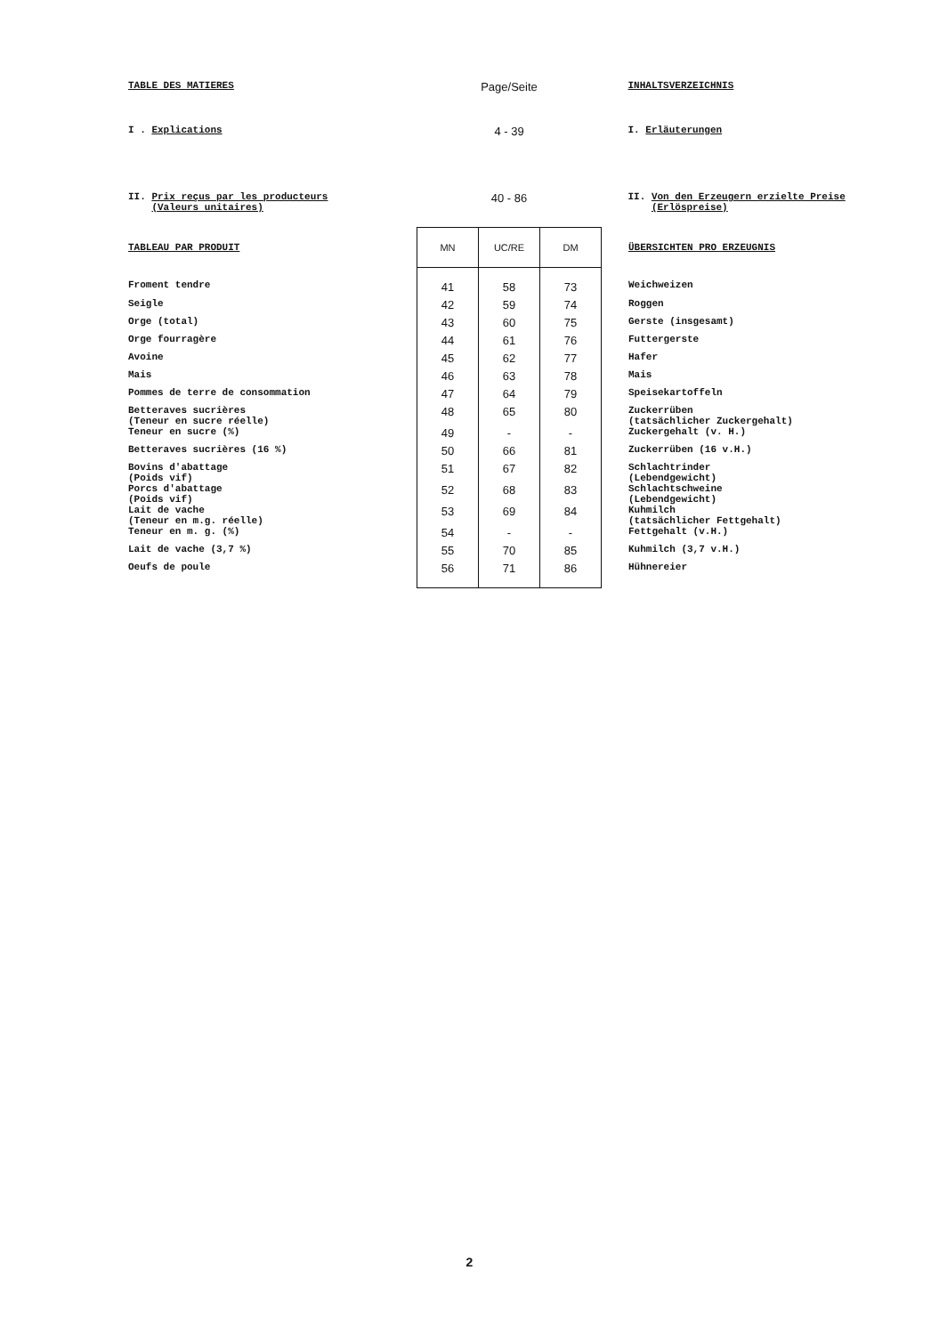| TABLE DES MATIERES | Page/Seite | | | INHALTSVERZEICHNIS |
| I . Explications | 4 - 39 | | | I. Erläuterungen |
| II. Prix reçus par les producteurs (Valeurs unitaires) | 40 - 86 | | | II. Von den Erzeugern erzielte Preise (Erlöspreise) |
| TABLEAU PAR PRODUIT | MN | UC/RE | DM | ÜBERSICHTEN PRO ERZEUGNIS |
| Froment tendre | 41 | 58 | 73 | Weichweizen |
| Seigle | 42 | 59 | 74 | Roggen |
| Orge (total) | 43 | 60 | 75 | Gerste (insgesamt) |
| Orge fourragère | 44 | 61 | 76 | Futtergerste |
| Avoine | 45 | 62 | 77 | Hafer |
| Mais | 46 | 63 | 78 | Mais |
| Pommes de terre de consommation | 47 | 64 | 79 | Speisekartoffeln |
| Betteraves sucrières (Teneur en sucre réelle) | 48 | 65 | 80 | Zuckerrüben (tatsächlicher Zuckergehalt) |
| Teneur en sucre (%) | 49 | - | - | Zuckergehalt (v. H.) |
| Betteraves sucrières (16 %) | 50 | 66 | 81 | Zuckerrüben (16 v.H.) |
| Bovins d'abattage (Poids vif) | 51 | 67 | 82 | Schlachtrinder (Lebendgewicht) |
| Porcs d'abattage (Poids vif) | 52 | 68 | 83 | Schlachtschweine (Lebendgewicht) |
| Lait de vache (Teneur en m.g. réelle) | 53 | 69 | 84 | Kuhmilch (tatsächlicher Fettgehalt) |
| Teneur en m. g. (%) | 54 | - | - | Fettgehalt (v.H.) |
| Lait de vache (3,7 %) | 55 | 70 | 85 | Kuhmilch (3,7 v.H.) |
| Oeufs de poule | 56 | 71 | 86 | Hühnereier |
2